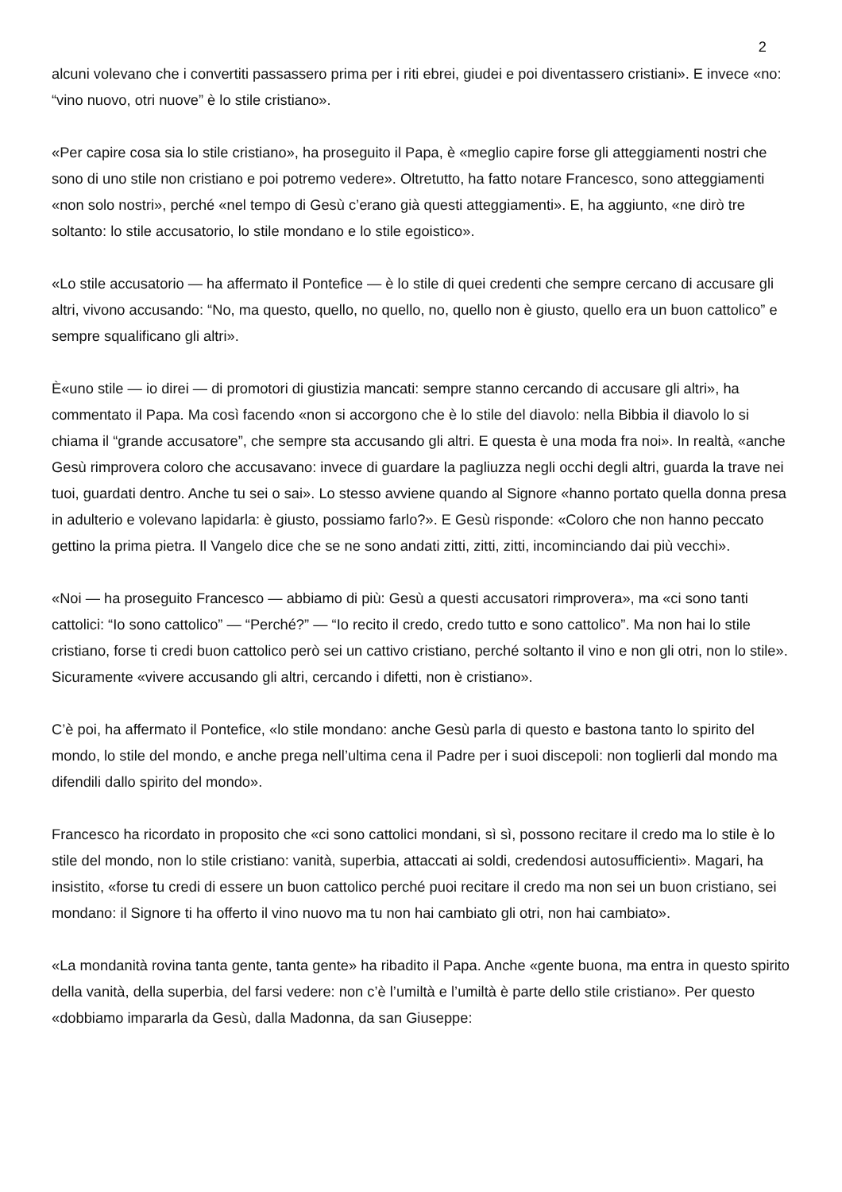2
alcuni volevano che i convertiti passassero prima per i riti ebrei, giudei e poi diventassero cristiani». E invece «no: “vino nuovo, otri nuove” è lo stile cristiano».
«Per capire cosa sia lo stile cristiano», ha proseguito il Papa, è «meglio capire forse gli atteggiamenti nostri che sono di uno stile non cristiano e poi potremo vedere». Oltretutto, ha fatto notare Francesco, sono atteggiamenti «non solo nostri», perché «nel tempo di Gesù c’erano già questi atteggiamenti». E, ha aggiunto, «ne dirò tre soltanto: lo stile accusatorio, lo stile mondano e lo stile egoistico».
«Lo stile accusatorio — ha affermato il Pontefice — è lo stile di quei credenti che sempre cercano di accusare gli altri, vivono accusando: “No, ma questo, quello, no quello, no, quello non è giusto, quello era un buon cattolico” e sempre squalificano gli altri».
È«uno stile — io direi — di promotori di giustizia mancati: sempre stanno cercando di accusare gli altri», ha commentato il Papa. Ma così facendo «non si accorgono che è lo stile del diavolo: nella Bibbia il diavolo lo si chiama il “grande accusatore”, che sempre sta accusando gli altri. E questa è una moda fra noi». In realtà, «anche Gesù rimprovera coloro che accusavano: invece di guardare la pagliuzza negli occhi degli altri, guarda la trave nei tuoi, guardati dentro. Anche tu sei o sai». Lo stesso avviene quando al Signore «hanno portato quella donna presa in adulterio e volevano lapidarla: è giusto, possiamo farlo?». E Gesù risponde: «Coloro che non hanno peccato gettino la prima pietra. Il Vangelo dice che se ne sono andati zitti, zitti, zitti, incominciando dai più vecchi».
«Noi — ha proseguito Francesco — abbiamo di più: Gesù a questi accusatori rimprovera», ma «ci sono tanti cattolici: “Io sono cattolico” — “Perché?” — “Io recito il credo, credo tutto e sono cattolico”. Ma non hai lo stile cristiano, forse ti credi buon cattolico però sei un cattivo cristiano, perché soltanto il vino e non gli otri, non lo stile». Sicuramente «vivere accusando gli altri, cercando i difetti, non è cristiano».
C’è poi, ha affermato il Pontefice, «lo stile mondano: anche Gesù parla di questo e bastona tanto lo spirito del mondo, lo stile del mondo, e anche prega nell’ultima cena il Padre per i suoi discepoli: non toglierli dal mondo ma difendili dallo spirito del mondo».
Francesco ha ricordato in proposito che «ci sono cattolici mondani, sì sì, possono recitare il credo ma lo stile è lo stile del mondo, non lo stile cristiano: vanità, superbia, attaccati ai soldi, credendosi autosufficienti». Magari, ha insistito, «forse tu credi di essere un buon cattolico perché puoi recitare il credo ma non sei un buon cristiano, sei mondano: il Signore ti ha offerto il vino nuovo ma tu non hai cambiato gli otri, non hai cambiato».
«La mondanità rovina tanta gente, tanta gente» ha ribadito il Papa. Anche «gente buona, ma entra in questo spirito della vanità, della superbia, del farsi vedere: non c’è l’umiltà e l’umiltà è parte dello stile cristiano». Per questo «dobbiamo impararla da Gesù, dalla Madonna, da san Giuseppe: